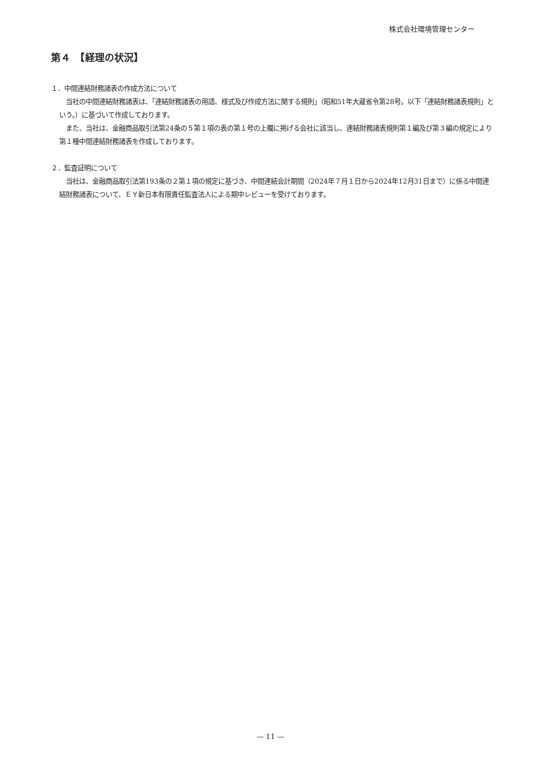株式会社環境管理センター
第４　【経理の状況】
１．中間連結財務諸表の作成方法について
　当社の中間連結財務諸表は、「連結財務諸表の用語、様式及び作成方法に関する規則」（昭和51年大蔵省令第28号。以下「連結財務諸表規則」という。）に基づいて作成しております。
　また、当社は、金融商品取引法第24条の５第１項の表の第１号の上欄に掲げる会社に該当し、連結財務諸表規則第１編及び第３編の規定により第１種中間連結財務諸表を作成しております。
２．監査証明について
　当社は、金融商品取引法第193条の２第１項の規定に基づき、中間連結会計期間（2024年７月１日から2024年12月31日まで）に係る中間連結財務諸表について、ＥＹ新日本有限責任監査法人による期中レビューを受けております。
— 11 —